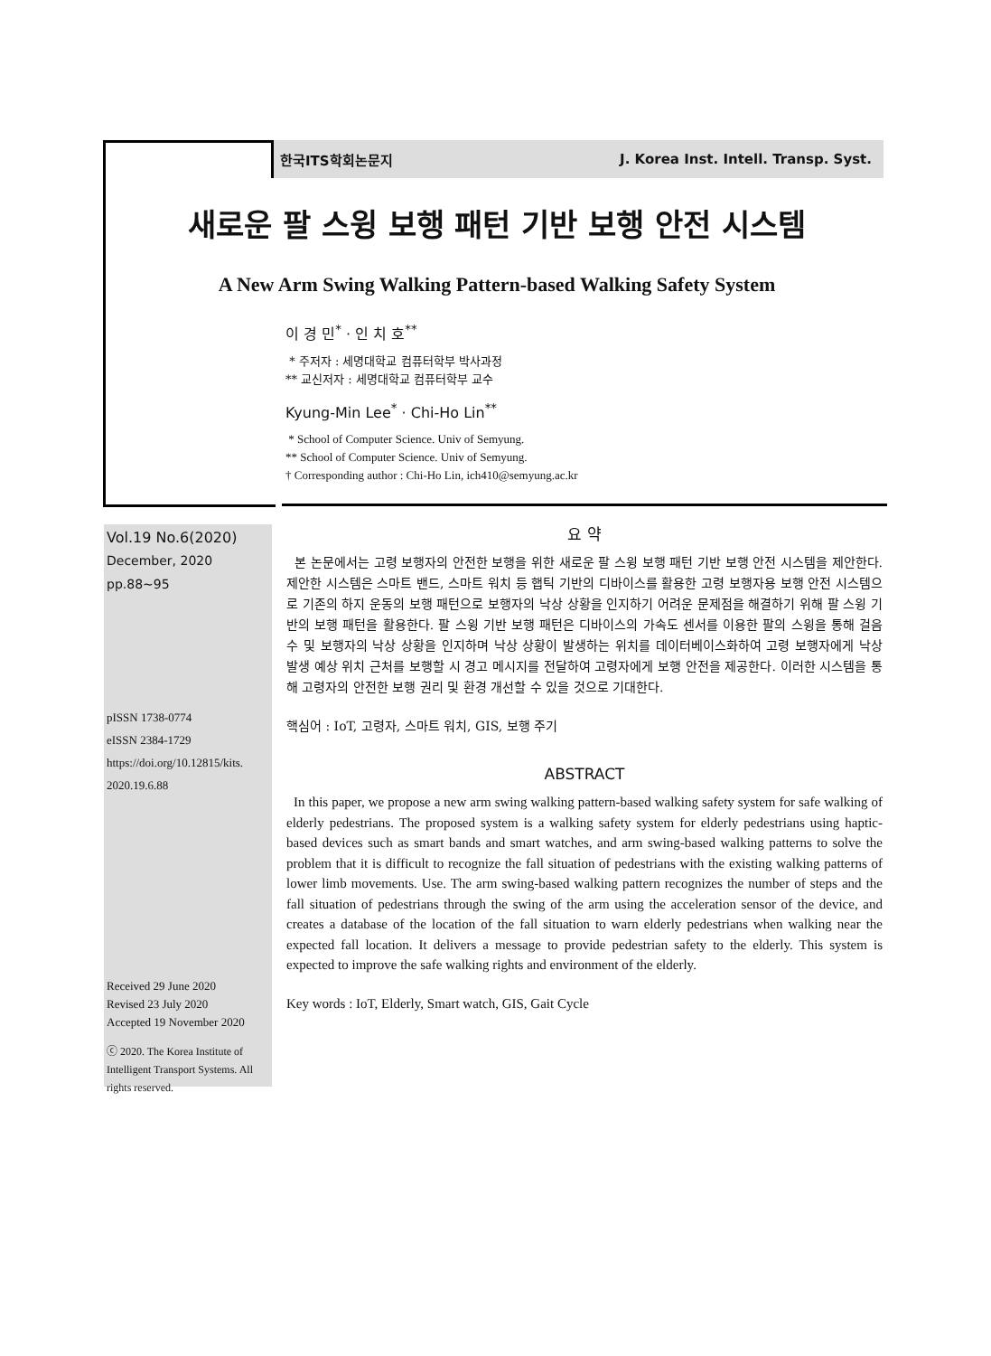한국ITS학회논문지 J. Korea Inst. Intell. Transp. Syst.
새로운 팔 스윙 보행 패턴 기반 보행 안전 시스템
A New Arm Swing Walking Pattern-based Walking Safety System
이 경 민<sup>*</sup> · 인 치 호<sup>**</sup>
* 주저자 : 세명대학교 컴퓨터학부 박사과정
** 교신저자 : 세명대학교 컴퓨터학부 교수
Kyung-Min Lee<sup>*</sup> · Chi-Ho Lin<sup>**</sup>
* School of Computer Science. Univ of Semyung.
** School of Computer Science. Univ of Semyung.
† Corresponding author : Chi-Ho Lin, ich410@semyung.ac.kr
Vol.19 No.6(2020)
December, 2020
pp.88~95
pISSN 1738-0774
eISSN 2384-1729
https://doi.org/10.12815/kits.
2020.19.6.88
Received 29 June 2020
Revised 23 July 2020
Accepted 19 November 2020
ⓒ 2020. The Korea Institute of Intelligent Transport Systems. All rights reserved.
요 약
본 논문에서는 고령 보행자의 안전한 보행을 위한 새로운 팔 스윙 보행 패턴 기반 보행 안전 시스템을 제안한다. 제안한 시스템은 스마트 밴드, 스마트 워치 등 햅틱 기반의 디바이스를 활용한 고령 보행자용 보행 안전 시스템으로 기존의 하지 운동의 보행 패턴으로 보행자의 낙상 상황을 인지하기 어려운 문제점을 해결하기 위해 팔 스윙 기반의 보행 패턴을 활용한다. 팔 스윙 기반 보행 패턴은 디바이스의 가속도 센서를 이용한 팔의 스윙을 통해 걸음 수 및 보행자의 낙상 상황을 인지하며 낙상 상황이 발생하는 위치를 데이터베이스화하여 고령 보행자에게 낙상 발생 예상 위치 근처를 보행할 시 경고 메시지를 전달하여 고령자에게 보행 안전을 제공한다. 이러한 시스템을 통해 고령자의 안전한 보행 권리 및 환경 개선할 수 있을 것으로 기대한다.
핵심어 : IoT, 고령자, 스마트 워치, GIS, 보행 주기
ABSTRACT
In this paper, we propose a new arm swing walking pattern-based walking safety system for safe walking of elderly pedestrians. The proposed system is a walking safety system for elderly pedestrians using haptic-based devices such as smart bands and smart watches, and arm swing-based walking patterns to solve the problem that it is difficult to recognize the fall situation of pedestrians with the existing walking patterns of lower limb movements. Use. The arm swing-based walking pattern recognizes the number of steps and the fall situation of pedestrians through the swing of the arm using the acceleration sensor of the device, and creates a database of the location of the fall situation to warn elderly pedestrians when walking near the expected fall location. It delivers a message to provide pedestrian safety to the elderly. This system is expected to improve the safe walking rights and environment of the elderly.
Key words : IoT, Elderly, Smart watch, GIS, Gait Cycle